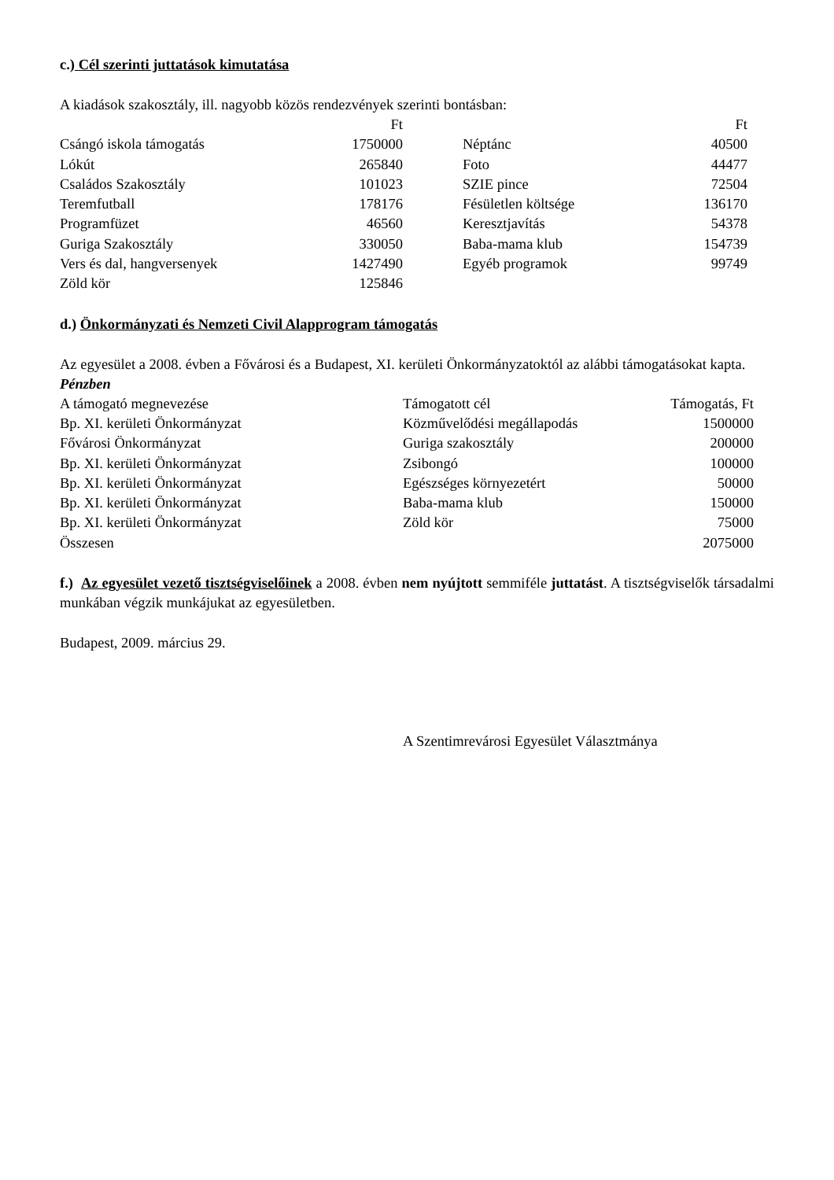c.) Cél szerinti juttatások kimutatása
A kiadások szakosztály, ill. nagyobb közös rendezvények szerinti bontásban:
| | Ft | | | Ft |
| --- | --- | --- | --- | --- |
| Csángó iskola támogatás | 1750000 | | Néptánc | 40500 |
| Lókút | 265840 | | Foto | 44477 |
| Családos Szakosztály | 101023 | | SZIE pince | 72504 |
| Teremfutball | 178176 | | Fésületlen költsége | 136170 |
| Programfüzet | 46560 | | Keresztjavítás | 54378 |
| Guriga Szakosztály | 330050 | | Baba-mama klub | 154739 |
| Vers és dal, hangversenyek | 1427490 | | Egyéb programok | 99749 |
| Zöld kör | 125846 | | | |
d.) Önkormányzati és Nemzeti Civil Alapprogram támogatás
Az egyesület a 2008. évben a Fővárosi és a Budapest, XI. kerületi Önkormányzatoktól az alábbi támogatásokat kapta.
Pénzben
| A támogató megnevezése | Támogatott cél | Támogatás, Ft |
| --- | --- | --- |
| Bp. XI. kerületi Önkormányzat | Közművelődési megállapodás | 1500000 |
| Fővárosi Önkormányzat | Guriga szakosztály | 200000 |
| Bp. XI. kerületi Önkormányzat | Zsibongó | 100000 |
| Bp. XI. kerületi Önkormányzat | Egészséges környezetért | 50000 |
| Bp. XI. kerületi Önkormányzat | Baba-mama klub | 150000 |
| Bp. XI. kerületi Önkormányzat | Zöld kör | 75000 |
| Összesen | | 2075000 |
f.) Az egyesület vezető tisztségviselőinek a 2008. évben nem nyújtott semmiféle juttatást. A tisztségviselők társadalmi munkában végzik munkájukat az egyesületben.
Budapest, 2009. március 29.
A Szentimrevárosi Egyesület Választmánya